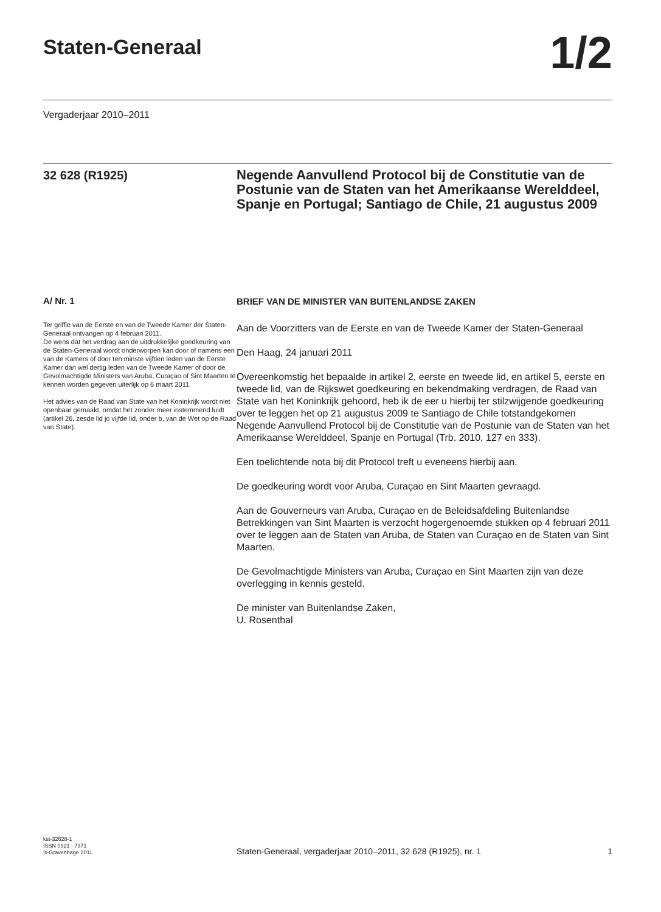Staten-Generaal
1/2
Vergaderjaar 2010–2011
32 628 (R1925) Negende Aanvullend Protocol bij de Constitutie van de Postunie van de Staten van het Amerikaanse Werelddeel, Spanje en Portugal; Santiago de Chile, 21 augustus 2009
A/ Nr. 1
Ter griffie van de Eerste en van de Tweede Kamer der Staten-Generaal ontvangen op 4 februari 2011.
De wens dat het verdrag aan de uitdrukkelijke goedkeuring van de Staten-Generaal wordt onderworpen kan door of namens een van de Kamers of door ten minste vijftien leden van de Eerste Kamer dan wel dertig leden van de Tweede Kamer of door de Gevolmachtigde Ministers van Aruba, Curaçao of Sint Maarten te kennen worden gegeven uiterlijk op 6 maart 2011.
Het advies van de Raad van State van het Koninkrijk wordt niet openbaar gemaakt, omdat het zonder meer instemmend luidt (artikel 26, zesde lid jo vijfde lid, onder b, van de Wet op de Raad van State).
BRIEF VAN DE MINISTER VAN BUITENLANDSE ZAKEN
Aan de Voorzitters van de Eerste en van de Tweede Kamer der Staten-Generaal
Den Haag, 24 januari 2011
Overeenkomstig het bepaalde in artikel 2, eerste en tweede lid, en artikel 5, eerste en tweede lid, van de Rijkswet goedkeuring en bekendmaking verdragen, de Raad van State van het Koninkrijk gehoord, heb ik de eer u hierbij ter stilzwijgende goedkeuring over te leggen het op 21 augustus 2009 te Santiago de Chile totstandgekomen Negende Aanvullend Protocol bij de Constitutie van de Postunie van de Staten van het Amerikaanse Werelddeel, Spanje en Portugal (Trb. 2010, 127 en 333).
Een toelichtende nota bij dit Protocol treft u eveneens hierbij aan.
De goedkeuring wordt voor Aruba, Curaçao en Sint Maarten gevraagd.
Aan de Gouverneurs van Aruba, Curaçao en de Beleidsafdeling Buitenlandse Betrekkingen van Sint Maarten is verzocht hogergenoemde stukken op 4 februari 2011 over te leggen aan de Staten van Aruba, de Staten van Curaçao en de Staten van Sint Maarten.
De Gevolmachtigde Ministers van Aruba, Curaçao en Sint Maarten zijn van deze overlegging in kennis gesteld.
De minister van Buitenlandse Zaken,
U. Rosenthal
kst-32628-1
ISSN 0921 - 7371
’s-Gravenhage 2011
Staten-Generaal, vergaderjaar 2010–2011, 32 628 (R1925), nr. 1
1